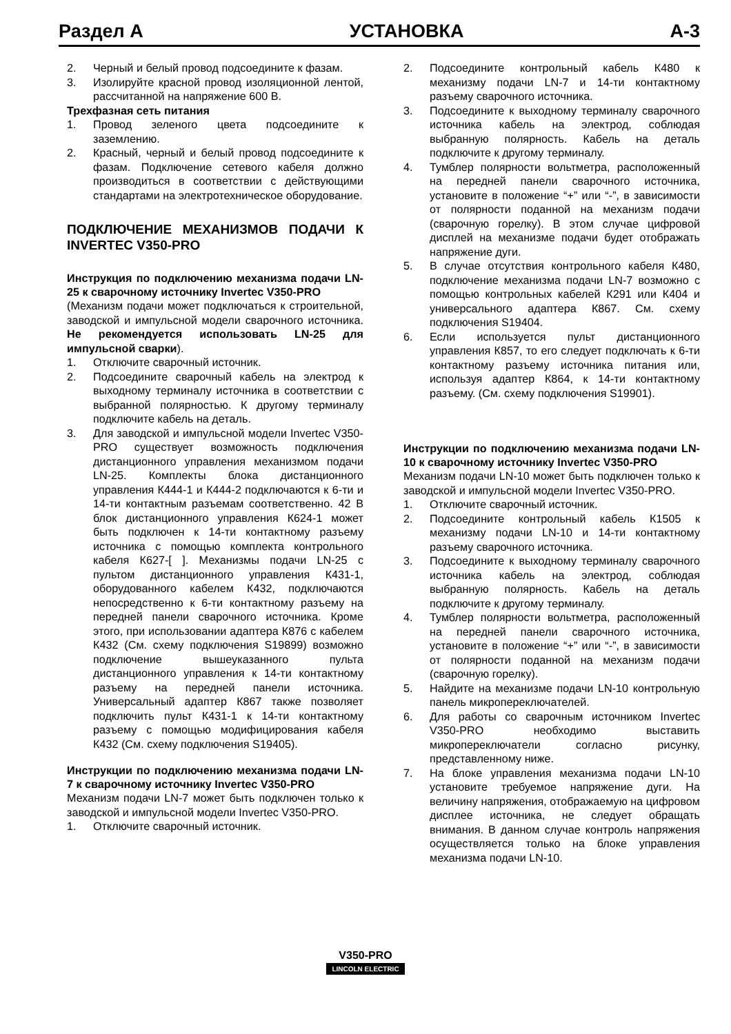Раздел А УСТАНОВКА A-3
2. Черный и белый провод подсоедините к фазам.
3. Изолируйте красной провод изоляционной лентой, рассчитанной на напряжение 600 В.
Трехфазная сеть питания
1. Провод зеленого цвета подсоедините к заземлению.
2. Красный, черный и белый провод подсоедините к фазам. Подключение сетевого кабеля должно производиться в соответствии с действующими стандартами на электротехническое оборудование.
ПОДКЛЮЧЕНИЕ МЕХАНИЗМОВ ПОДАЧИ К INVERTEC V350-PRO
Инструкция по подключению механизма подачи LN-25 к сварочному источнику Invertec V350-PRO
(Механизм подачи может подключаться к строительной, заводской и импульсной модели сварочного источника. Не рекомендуется использовать LN-25 для импульсной сварки).
1. Отключите сварочный источник.
2. Подсоедините сварочный кабель на электрод к выходному терминалу источника в соответствии с выбранной полярностью. К другому терминалу подключите кабель на деталь.
3. Для заводской и импульсной модели Invertec V350-PRO существует возможность подключения дистанционного управления механизмом подачи LN-25. Комплекты блока дистанционного управления К444-1 и К444-2 подключаются к 6-ти и 14-ти контактным разъемам соответственно. 42 В блок дистанционного управления К624-1 может быть подключен к 14-ти контактному разъему источника с помощью комплекта контрольного кабеля К627-[ ]. Механизмы подачи LN-25 с пультом дистанционного управления К431-1, оборудованного кабелем К432, подключаются непосредственно к 6-ти контактному разъему на передней панели сварочного источника. Кроме этого, при использовании адаптера К876 с кабелем К432 (См. схему подключения S19899) возможно подключение вышеуказанного пульта дистанционного управления к 14-ти контактному разъему на передней панели источника. Универсальный адаптер К867 также позволяет подключить пульт К431-1 к 14-ти контактному разъему с помощью модифицирования кабеля К432 (См. схему подключения S19405).
Инструкции по подключению механизма подачи LN-7 к сварочному источнику Invertec V350-PRO
Механизм подачи LN-7 может быть подключен только к заводской и импульсной модели Invertec V350-PRO.
1. Отключите сварочный источник.
2. Подсоедините контрольный кабель К480 к механизму подачи LN-7 и 14-ти контактному разъему сварочного источника.
3. Подсоедините к выходному терминалу сварочного источника кабель на электрод, соблюдая выбранную полярность. Кабель на деталь подключите к другому терминалу.
4. Тумблер полярности вольтметра, расположенный на передней панели сварочного источника, установите в положение “+” или “-”, в зависимости от полярности поданной на механизм подачи (сварочную горелку). В этом случае цифровой дисплей на механизме подачи будет отображать напряжение дуги.
5. В случае отсутствия контрольного кабеля К480, подключение механизма подачи LN-7 возможно с помощью контрольных кабелей К291 или К404 и универсального адаптера К867. См. схему подключения S19404.
6. Если используется пульт дистанционного управления К857, то его следует подключать к 6-ти контактному разъему источника питания или, используя адаптер К864, к 14-ти контактному разъему. (См. схему подключения S19901).
Инструкции по подключению механизма подачи LN-10 к сварочному источнику Invertec V350-PRO
Механизм подачи LN-10 может быть подключен только к заводской и импульсной модели Invertec V350-PRO.
1. Отключите сварочный источник.
2. Подсоедините контрольный кабель К1505 к механизму подачи LN-10 и 14-ти контактному разъему сварочного источника.
3. Подсоедините к выходному терминалу сварочного источника кабель на электрод, соблюдая выбранную полярность. Кабель на деталь подключите к другому терминалу.
4. Тумблер полярности вольтметра, расположенный на передней панели сварочного источника, установите в положение “+” или “-”, в зависимости от полярности поданной на механизм подачи (сварочную горелку).
5. Найдите на механизме подачи LN-10 контрольную панель микропереключателей.
6. Для работы со сварочным источником Invertec V350-PRO необходимо выставить микропереключатели согласно рисунку, представленному ниже.
7. На блоке управления механизма подачи LN-10 установите требуемое напряжение дуги. На величину напряжения, отображаемую на цифровом дисплее источника, не следует обращать внимания. В данном случае контроль напряжения осуществляется только на блоке управления механизма подачи LN-10.
V350-PRO
LINCOLN ELECTRIC